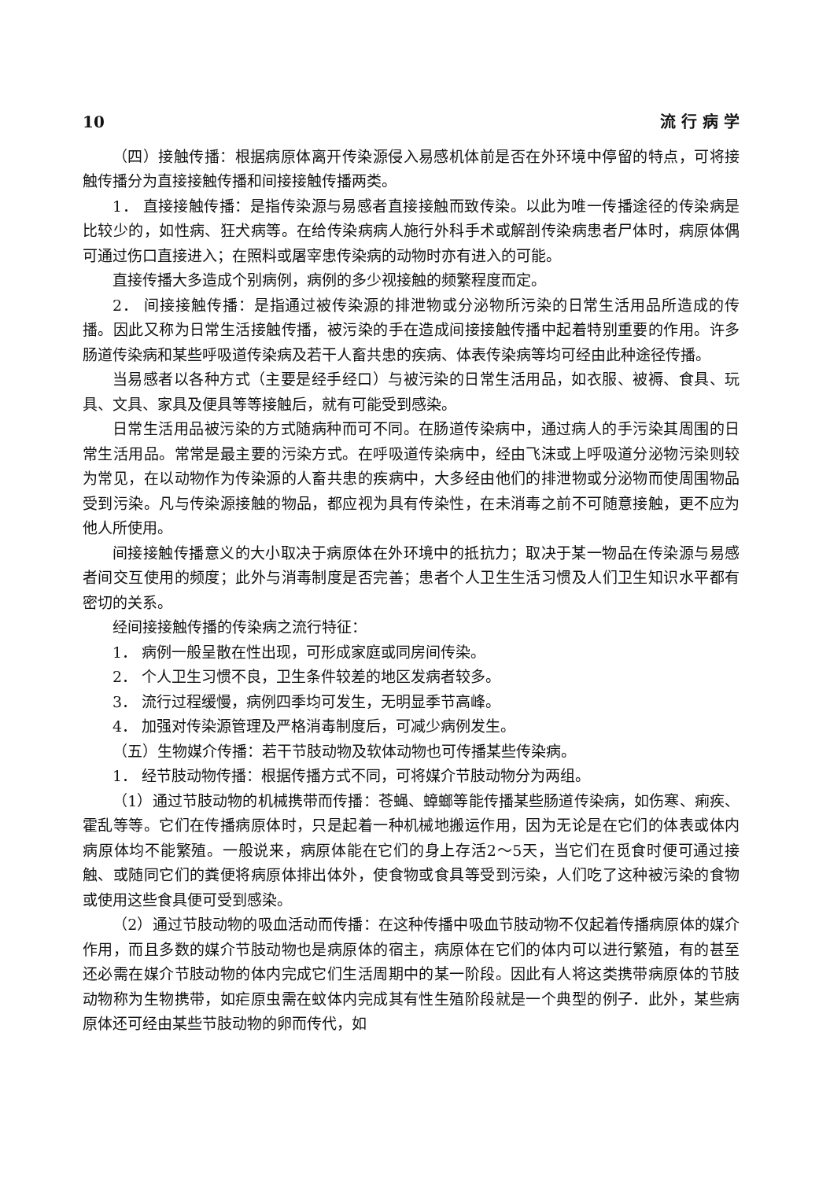10 流 行 病 学
（四）接触传播：根据病原体离开传染源侵入易感机体前是否在外环境中停留的特点，可将接触传播分为直接接触传播和间接接触传播两类。
1． 直接接触传播：是指传染源与易感者直接接触而致传染。以此为唯一传播途径的传染病是比较少的，如性病、狂犬病等。在给传染病病人施行外科手术或解剖传染病患者尸体时，病原体偶可通过伤口直接进入；在照料或屠宰患传染病的动物时亦有进入的可能。
直接传播大多造成个别病例，病例的多少视接触的频繁程度而定。
2． 间接接触传播：是指通过被传染源的排泄物或分泌物所污染的日常生活用品所造成的传播。因此又称为日常生活接触传播，被污染的手在造成间接接触传播中起着特别重要的作用。许多肠道传染病和某些呼吸道传染病及若干人畜共患的疾病、体表传染病等均可经由此种途径传播。
当易感者以各种方式（主要是经手经口）与被污染的日常生活用品，如衣服、被褥、食具、玩具、文具、家具及便具等等接触后，就有可能受到感染。
日常生活用品被污染的方式随病种而可不同。在肠道传染病中，通过病人的手污染其周围的日常生活用品。常常是最主要的污染方式。在呼吸道传染病中，经由飞沫或上呼吸道分泌物污染则较为常见，在以动物作为传染源的人畜共患的疾病中，大多经由他们的排泄物或分泌物而使周围物品受到污染。凡与传染源接触的物品，都应视为具有传染性，在未消毒之前不可随意接触，更不应为他人所使用。
间接接触传播意义的大小取决于病原体在外环境中的抵抗力；取决于某一物品在传染源与易感者间交互使用的频度；此外与消毒制度是否完善；患者个人卫生生活习惯及人们卫生知识水平都有密切的关系。
经间接接触传播的传染病之流行特征：
1． 病例一般呈散在性出现，可形成家庭或同房间传染。
2． 个人卫生习惯不良，卫生条件较差的地区发病者较多。
3． 流行过程缓慢，病例四季均可发生，无明显季节高峰。
4． 加强对传染源管理及严格消毒制度后，可减少病例发生。
（五）生物媒介传播：若干节肢动物及软体动物也可传播某些传染病。
1． 经节肢动物传播：根据传播方式不同，可将媒介节肢动物分为两组。
（1）通过节肢动物的机械携带而传播：苍蝇、蟑螂等能传播某些肠道传染病，如伤寒、痢疾、霍乱等等。它们在传播病原体时，只是起着一种机械地搬运作用，因为无论是在它们的体表或体内病原体均不能繁殖。一般说来，病原体能在它们的身上存活2～5天，当它们在觅食时便可通过接触、或随同它们的粪便将病原体排出体外，使食物或食具等受到污染，人们吃了这种被污染的食物或使用这些食具便可受到感染。
（2）通过节肢动物的吸血活动而传播：在这种传播中吸血节肢动物不仅起着传播病原体的媒介作用，而且多数的媒介节肢动物也是病原体的宿主，病原体在它们的体内可以进行繁殖，有的甚至还必需在媒介节肢动物的体内完成它们生活周期中的某一阶段。因此有人将这类携带病原体的节肢动物称为生物携带，如疟原虫需在蚊体内完成其有性生殖阶段就是一个典型的例子．此外，某些病原体还可经由某些节肢动物的卵而传代，如